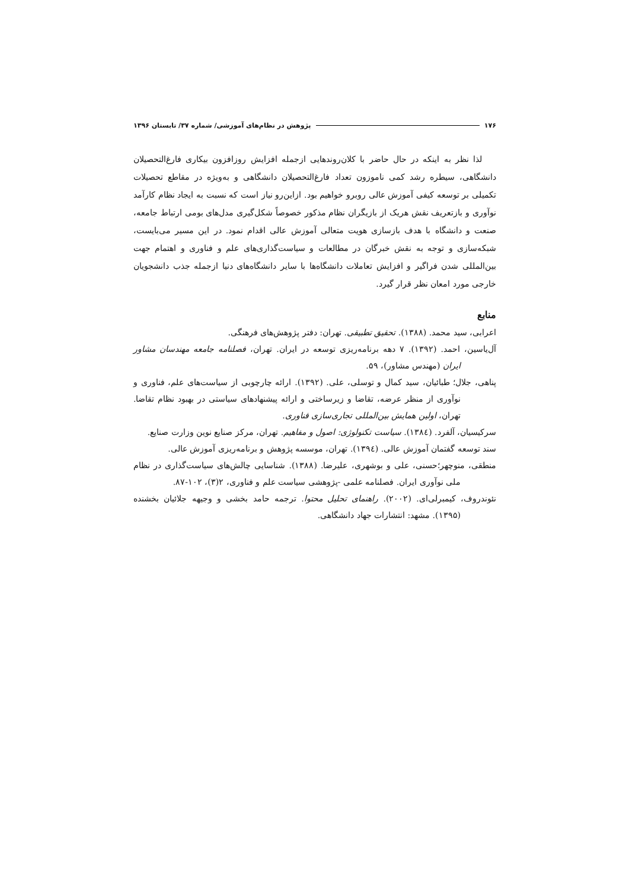۱۷۶ پژوهش در نظام‌های آموزشی/ شماره ۳۷/ تابستان ۱۳۹۶
لذا نظر به اینکه در حال حاضر با کلان‌روندهایی ازجمله افزایش روزافزون بیکاری فارغ‌التحصیلان دانشگاهی، سیطره رشد کمی ناموزون تعداد فارغ‌التحصیلان دانشگاهی و به‌ویژه در مقاطع تحصیلات تکمیلی بر توسعه کیفی آموزش عالی روبرو خواهیم بود. ازاین‌رو نیاز است که نسبت به ایجاد نظام کارآمد نوآوری و بازتعریف نقش هریک از بازیگران نظام مذکور خصوصاً شکل‌گیری مدل‌های بومی ارتباط جامعه، صنعت و دانشگاه با هدف بازسازی هویت متعالی آموزش عالی اقدام نمود. در این مسیر می‌بایست، شبکه‌سازی و توجه به نقش خبرگان در مطالعات و سیاست‌گذاری‌های علم و فناوری و اهتمام جهت بین‌المللی شدن فراگیر و افزایش تعاملات دانشگاه‌ها با سایر دانشگاه‌های دنیا ازجمله جذب دانشجویان خارجی مورد امعان نظر قرار گیرد.
منابع
اعرابی، سید محمد. (۱۳۸۸). تحقیق تطبیقی. تهران: دفتر پژوهش‌های فرهنگی.
آل‌یاسین، احمد. (۱۳۹۲). ۷ دهه برنامه‌ریزی توسعه در ایران. تهران، فصلنامه جامعه مهندسان مشاور ایران (مهندس مشاور)، ۵۹.
پناهی، جلال؛ طبائیان، سید کمال و توسلی، علی. (۱۳۹۲). ارائه چارچوبی از سیاست‌های علم، فناوری و نوآوری از منظر عرضه، تقاضا و زیرساختی و ارائه پیشنهادهای سیاستی در بهبود نظام تقاضا. تهران، اولین همایش بین‌المللی تجاری‌سازی فناوری.
سرکیسیان، آلفرد. (۱۳۸٤). سیاست تکنولوژی: اصول و مفاهیم. تهران، مرکز صنایع نوین وزارت صنایع.
سند توسعه گفتمان آموزش عالی. (۱۳۹٤). تهران، موسسه پژوهش و برنامه‌ریزی آموزش عالی.
منطقی، منوچهر؛حسنی، علی و بوشهری، علیرضا. (۱۳۸۸). شناسایی چالش‌های سیاست‌گذاری در نظام ملی نوآوری ایران. فصلنامه علمی -پژوهشی سیاست علم و فناوری، ۲(۳)، ۱۰۲-۸۷.
نئوندروف، کیمبرلی‌ای. (۲۰۰۲). راهنمای تحلیل محتوا. ترجمه حامد بخشی و وجیهه جلائیان بخشنده (۱۳۹۵). مشهد: انتشارات جهاد دانشگاهی.